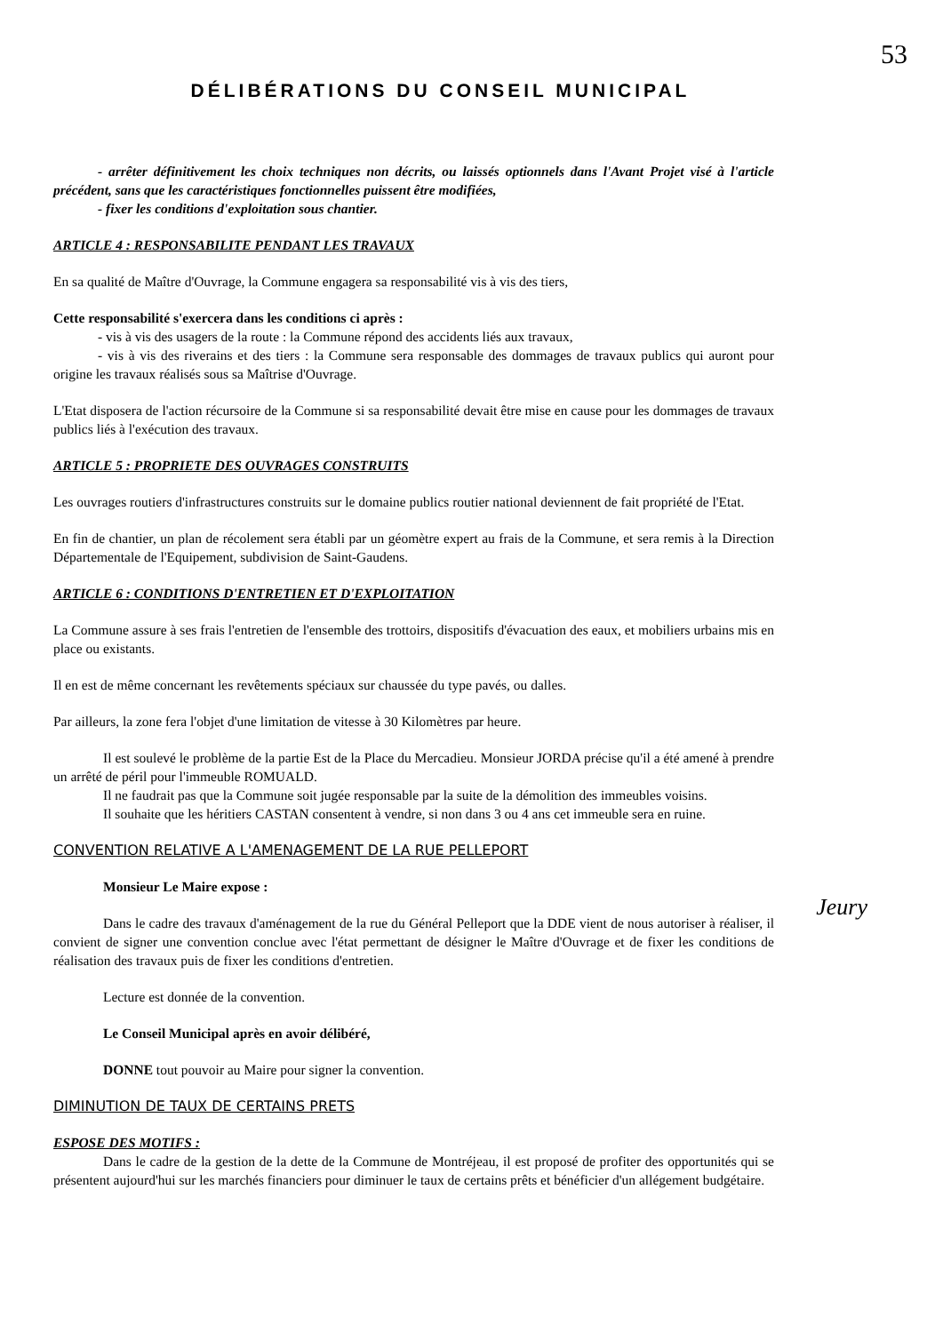53
DÉLIBÉRATIONS DU CONSEIL MUNICIPAL
- arrêter définitivement les choix techniques non décrits, ou laissés optionnels dans l'Avant Projet visé à l'article précédent, sans que les caractéristiques fonctionnelles puissent être modifiées,
- fixer les conditions d'exploitation sous chantier.
ARTICLE 4 : RESPONSABILITE PENDANT LES TRAVAUX
En sa qualité de Maître d'Ouvrage, la Commune engagera sa responsabilité vis à vis des tiers,
Cette responsabilité s'exercera dans les conditions ci après :
- vis à vis des usagers de la route : la Commune répond des accidents liés aux travaux,
- vis à vis des riverains et des tiers : la Commune sera responsable des dommages de travaux publics qui auront pour origine les travaux réalisés sous sa Maîtrise d'Ouvrage.
L'Etat disposera de l'action récursoire de la Commune si sa responsabilité devait être mise en cause pour les dommages de travaux publics liés à l'exécution des travaux.
ARTICLE 5 : PROPRIETE DES OUVRAGES CONSTRUITS
Les ouvrages routiers d'infrastructures construits sur le domaine publics routier national deviennent de fait propriété de l'Etat.
En fin de chantier, un plan de récolement sera établi par un géomètre expert au frais de la Commune, et sera remis à la Direction Départementale de l'Equipement, subdivision de Saint-Gaudens.
ARTICLE 6 : CONDITIONS D'ENTRETIEN ET D'EXPLOITATION
La Commune assure à ses frais l'entretien de l'ensemble des trottoirs, dispositifs d'évacuation des eaux, et mobiliers urbains mis en place ou existants.
Il en est de même concernant les revêtements spéciaux sur chaussée du type pavés, ou dalles.
Par ailleurs, la zone fera l'objet d'une limitation de vitesse à 30 Kilomètres par heure.
Il est soulevé le problème de la partie Est de la Place du Mercadieu. Monsieur JORDA précise qu'il a été amené à prendre un arrêté de péril pour l'immeuble ROMUALD.
Il ne faudrait pas que la Commune soit jugée responsable par la suite de la démolition des immeubles voisins.
Il souhaite que les héritiers CASTAN consentent à vendre, si non dans 3 ou 4 ans cet immeuble sera en ruine.
Jeury
CONVENTION RELATIVE A L'AMENAGEMENT DE LA RUE PELLEPORT
Monsieur Le Maire expose :
Dans le cadre des travaux d'aménagement de la rue du Général Pelleport que la DDE vient de nous autoriser à réaliser, il convient de signer une convention conclue avec l'état permettant de désigner le Maître d'Ouvrage et de fixer les conditions de réalisation des travaux puis de fixer les conditions d'entretien.
Lecture est donnée de la convention.
Le Conseil Municipal après en avoir délibéré,
DONNE tout pouvoir au Maire pour signer la convention.
DIMINUTION DE TAUX DE CERTAINS PRETS
ESPOSE DES MOTIFS :
Dans le cadre de la gestion de la dette de la Commune de Montréjeau, il est proposé de profiter des opportunités qui se présentent aujourd'hui sur les marchés financiers pour diminuer le taux de certains prêts et bénéficier d'un allégement budgétaire.